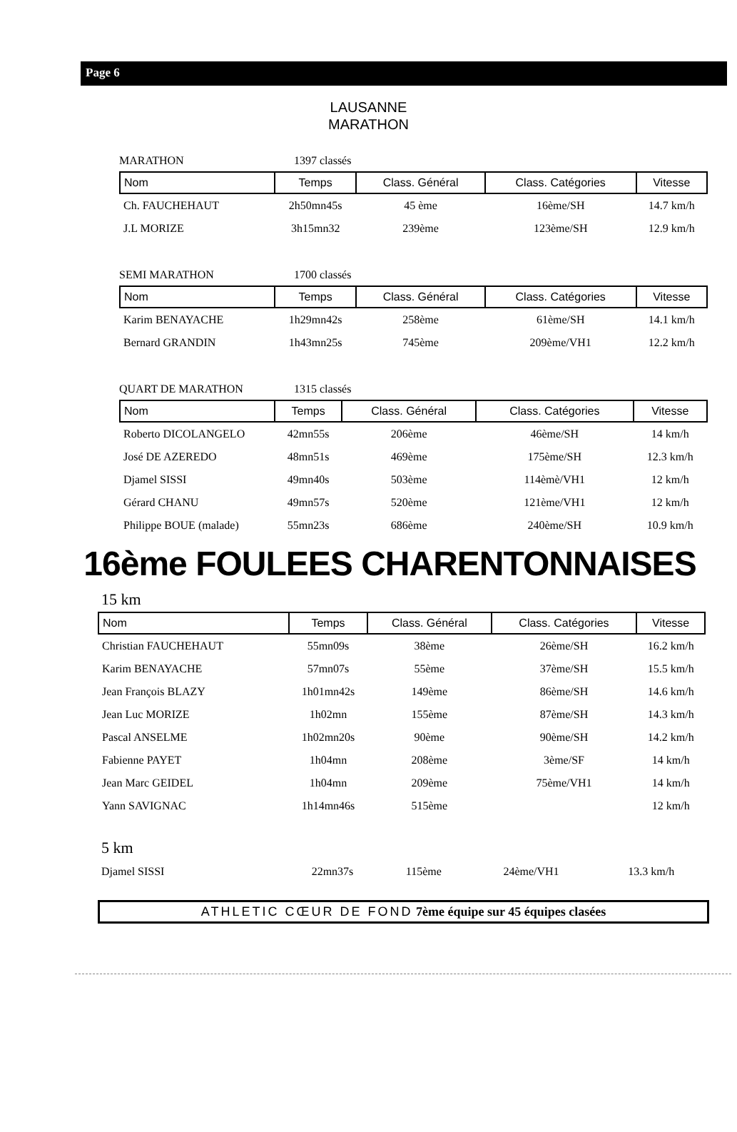Page 6
LAUSANNE
MARATHON
MARATHON 1397 classés
| Nom | Temps | Class. Général | Class. Catégories | Vitesse |
| --- | --- | --- | --- | --- |
| Ch. FAUCHEHAUT | 2h50mn45s | 45 ème | 16ème/SH | 14.7 km/h |
| J.L MORIZE | 3h15mn32 | 239ème | 123ème/SH | 12.9 km/h |
SEMI MARATHON 1700 classés
| Nom | Temps | Class. Général | Class. Catégories | Vitesse |
| --- | --- | --- | --- | --- |
| Karim BENAYACHE | 1h29mn42s | 258ème | 61ème/SH | 14.1 km/h |
| Bernard GRANDIN | 1h43mn25s | 745ème | 209ème/VH1 | 12.2 km/h |
QUART DE MARATHON 1315 classés
| Nom | Temps | Class. Général | Class. Catégories | Vitesse |
| --- | --- | --- | --- | --- |
| Roberto DICOLANGELO | 42mn55s | 206ème | 46ème/SH | 14 km/h |
| José DE AZEREDO | 48mn51s | 469ème | 175ème/SH | 12.3 km/h |
| Djamel SISSI | 49mn40s | 503ème | 114èmè/VH1 | 12 km/h |
| Gérard CHANU | 49mn57s | 520ème | 121ème/VH1 | 12 km/h |
| Philippe BOUE (malade) | 55mn23s | 686ème | 240ème/SH | 10.9 km/h |
16ème FOULEES CHARENTONNAISES
15 km
| Nom | Temps | Class. Général | Class. Catégories | Vitesse |
| --- | --- | --- | --- | --- |
| Christian FAUCHEHAUT | 55mn09s | 38ème | 26ème/SH | 16.2 km/h |
| Karim BENAYACHE | 57mn07s | 55ème | 37ème/SH | 15.5 km/h |
| Jean François BLAZY | 1h01mn42s | 149ème | 86ème/SH | 14.6 km/h |
| Jean Luc MORIZE | 1h02mn | 155ème | 87ème/SH | 14.3 km/h |
| Pascal ANSELME | 1h02mn20s | 90ème | 90ème/SH | 14.2 km/h |
| Fabienne PAYET | 1h04mn | 208ème | 3ème/SF | 14 km/h |
| Jean Marc GEIDEL | 1h04mn | 209ème | 75ème/VH1 | 14 km/h |
| Yann SAVIGNAC | 1h14mn46s | 515ème | | 12 km/h |
5 km
| Djamel SISSI | 22mn37s | 115ème | 24ème/VH1 | 13.3 km/h |
ATHLETIC CŒUR DE FOND 7ème équipe sur 45 équipes clasées